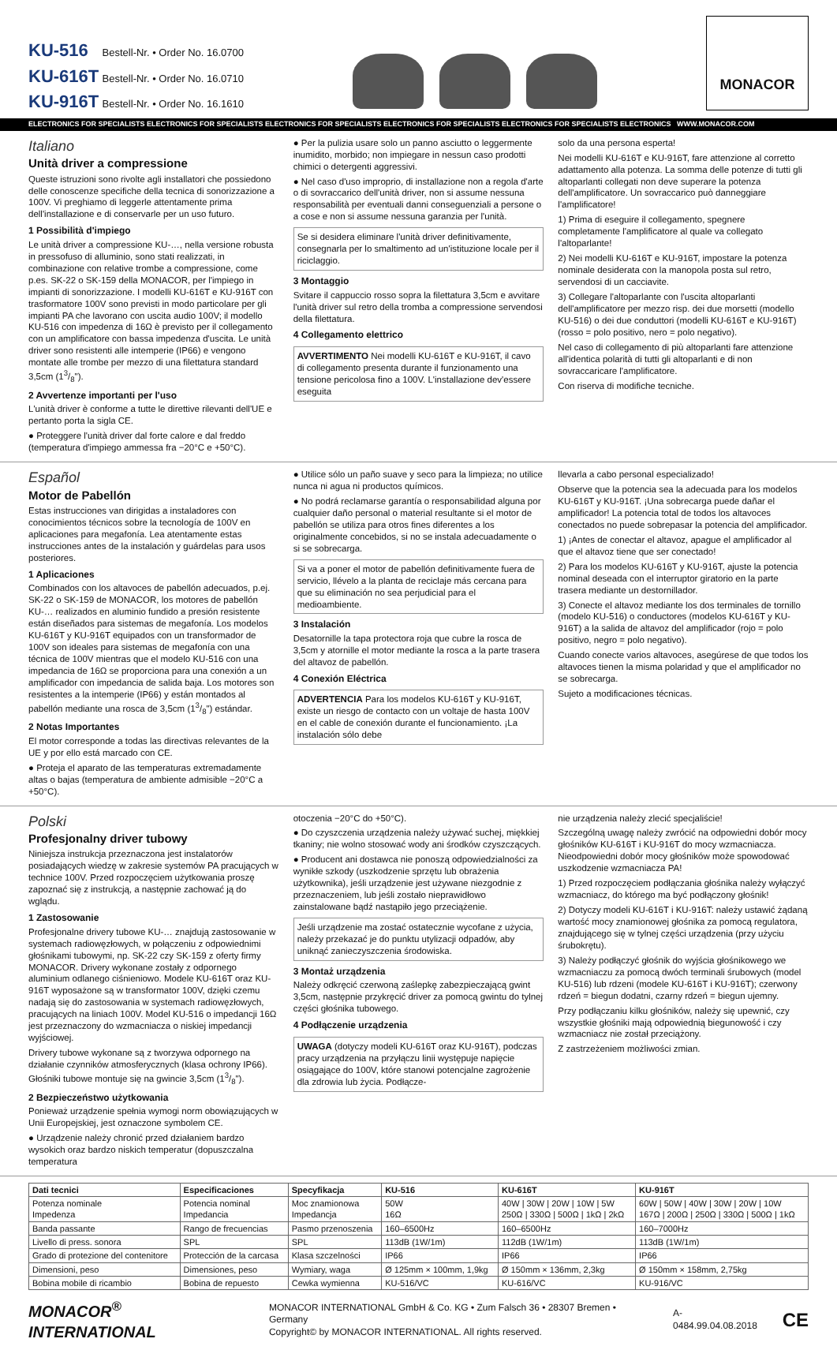KU-516 Bestell-Nr. • Order No. 16.0700
KU-616T Bestell-Nr. • Order No. 16.0710
KU-916T Bestell-Nr. • Order No. 16.1610
MONACOR
ELECTRONICS FOR SPECIALISTS ELECTRONICS FOR SPECIALISTS ELECTRONICS FOR SPECIALISTS ELECTRONICS FOR SPECIALISTS ELECTRONICS FOR SPECIALISTS ELECTRONICS WWW.MONACOR.COM
Italiano
Unità driver a compressione
Queste istruzioni sono rivolte agli installatori che possiedono delle conoscenze specifiche della tecnica di sonorizzazione a 100V. Vi preghiamo di leggerle attentamente prima dell'installazione e di conservarle per un uso futuro.
1 Possibilità d'impiego
Le unità driver a compressione KU-…, nella versione robusta in pressofuso di alluminio, sono stati realizzati, in combinazione con relative trombe a compressione, come p.es. SK-22 o SK-159 della MONACOR, per l'impiego in impianti di sonorizzazione. I modelli KU-616T e KU-916T con trasformatore 100V sono previsti in modo particolare per gli impianti PA che lavorano con uscita audio 100V; il modello KU-516 con impedenza di 16Ω è previsto per il collegamento con un amplificatore con bassa impedenza d'uscita. Le unità driver sono resistenti alle intemperie (IP66) e vengono montate alle trombe per mezzo di una filettatura standard 3,5cm (13/8").
2 Avvertenze importanti per l'uso
L'unità driver è conforme a tutte le direttive rilevanti dell'UE e pertanto porta la sigla CE.
● Proteggere l'unità driver dal forte calore e dal freddo (temperatura d'impiego ammessa fra −20°C e +50°C).
● Per la pulizia usare solo un panno asciutto o leggermente inumidito, morbido; non impiegare in nessun caso prodotti chimici o detergenti aggressivi.
● Nel caso d'uso improprio, di installazione non a regola d'arte o di sovraccarico dell'unità driver, non si assume nessuna responsabilità per eventuali danni conseguenziali a persone o a cose e non si assume nessuna garanzia per l'unità.
Se si desidera eliminare l'unità driver definitivamente, consegnarla per lo smaltimento ad un'istituzione locale per il riciclaggio.
3 Montaggio
Svitare il cappuccio rosso sopra la filettatura 3,5cm e avvitare l'unità driver sul retro della tromba a compressione servendosi della filettatura.
4 Collegamento elettrico
AVVERTIMENTO Nei modelli KU-616T e KU-916T, il cavo di collegamento presenta durante il funzionamento una tensione pericolosa fino a 100V. L'installazione dev'essere eseguita
solo da una persona esperta!
Nei modelli KU-616T e KU-916T, fare attenzione al corretto adattamento alla potenza. La somma delle potenze di tutti gli altoparlanti collegati non deve superare la potenza dell'amplificatore. Un sovraccarico può danneggiare l'amplificatore!
1) Prima di eseguire il collegamento, spegnere completamente l'amplificatore al quale va collegato l'altoparlante!
2) Nei modelli KU-616T e KU-916T, impostare la potenza nominale desiderata con la manopola posta sul retro, servendosi di un cacciavite.
3) Collegare l'altoparlante con l'uscita altoparlanti dell'amplificatore per mezzo risp. dei due morsetti (modello KU-516) o dei due conduttori (modelli KU-616T e KU-916T) (rosso = polo positivo, nero = polo negativo).
Nel caso di collegamento di più altoparlanti fare attenzione all'identica polarità di tutti gli altoparlanti e di non sovraccaricare l'amplificatore.
Con riserva di modifiche tecniche.
Español
Motor de Pabellón
Estas instrucciones van dirigidas a instaladores con conocimientos técnicos sobre la tecnología de 100V en aplicaciones para megafonía. Lea atentamente estas instrucciones antes de la instalación y guárdelas para usos posteriores.
1 Aplicaciones
Combinados con los altavoces de pabellón adecuados, p.ej. SK-22 o SK-159 de MONACOR, los motores de pabellón KU-… realizados en aluminio fundido a presión resistente están diseñados para sistemas de megafonía. Los modelos KU-616T y KU-916T equipados con un transformador de 100V son ideales para sistemas de megafonía con una técnica de 100V mientras que el modelo KU-516 con una impedancia de 16Ω se proporciona para una conexión a un amplificador con impedancia de salida baja. Los motores son resistentes a la intemperie (IP66) y están montados al pabellón mediante una rosca de 3,5cm (13/8") estándar.
2 Notas Importantes
El motor corresponde a todas las directivas relevantes de la UE y por ello está marcado con CE.
● Proteja el aparato de las temperaturas extremadamente altas o bajas (temperatura de ambiente admisible −20°C a +50°C).
● Utilice sólo un paño suave y seco para la limpieza; no utilice nunca ni agua ni productos químicos.
● No podrá reclamarse garantía o responsabilidad alguna por cualquier daño personal o material resultante si el motor de pabellón se utiliza para otros fines diferentes a los originalmente concebidos, si no se instala adecuadamente o si se sobrecarga.
Si va a poner el motor de pabellón definitivamente fuera de servicio, llévelo a la planta de reciclaje más cercana para que su eliminación no sea perjudicial para el medioambiente.
3 Instalación
Desatornille la tapa protectora roja que cubre la rosca de 3,5cm y atornille el motor mediante la rosca a la parte trasera del altavoz de pabellón.
4 Conexión Eléctrica
ADVERTENCIA Para los modelos KU-616T y KU-916T, existe un riesgo de contacto con un voltaje de hasta 100V en el cable de conexión durante el funcionamiento. ¡La instalación sólo debe
llevarla a cabo personal especializado!
Observe que la potencia sea la adecuada para los modelos KU-616T y KU-916T. ¡Una sobrecarga puede dañar el amplificador! La potencia total de todos los altavoces conectados no puede sobrepasar la potencia del amplificador.
1) ¡Antes de conectar el altavoz, apague el amplificador al que el altavoz tiene que ser conectado!
2) Para los modelos KU-616T y KU-916T, ajuste la potencia nominal deseada con el interruptor giratorio en la parte trasera mediante un destornillador.
3) Conecte el altavoz mediante los dos terminales de tornillo (modelo KU-516) o conductores (modelos KU-616T y KU-916T) a la salida de altavoz del amplificador (rojo = polo positivo, negro = polo negativo).
Cuando conecte varios altavoces, asegúrese de que todos los altavoces tienen la misma polaridad y que el amplificador no se sobrecarga.
Sujeto a modificaciones técnicas.
Polski
Profesjonalny driver tubowy
Niniejsza instrukcja przeznaczona jest instalatorów posiadających wiedzę w zakresie systemów PA pracujących w technice 100V. Przed rozpoczęciem użytkowania proszę zapoznać się z instrukcją, a następnie zachować ją do wglądu.
1 Zastosowanie
Profesjonalne drivery tubowe KU-… znajdują zastosowanie w systemach radiowęzłowych, w połączeniu z odpowiednimi głośnikami tubowymi, np. SK-22 czy SK-159 z oferty firmy MONACOR. Drivery wykonane zostały z odpornego aluminium odlanego ciśnieniowo. Modele KU-616T oraz KU-916T wyposażone są w transformator 100V, dzięki czemu nadają się do zastosowania w systemach radiowęzłowych, pracujących na liniach 100V. Model KU-516 o impedancji 16Ω jest przeznaczony do wzmacniacza o niskiej impedancji wyjściowej.
Drivery tubowe wykonane są z tworzywa odpornego na działanie czynników atmosferycznych (klasa ochrony IP66). Głośniki tubowe montuje się na gwincie 3,5cm (13/8").
2 Bezpieczeństwo użytkowania
Ponieważ urządzenie spełnia wymogi norm obowiązujących w Unii Europejskiej, jest oznaczone symbolem CE.
● Urządzenie należy chronić przed działaniem bardzo wysokich oraz bardzo niskich temperatur (dopuszczalna temperatura
otoczenia −20°C do +50°C).
● Do czyszczenia urządzenia należy używać suchej, miękkiej tkaniny; nie wolno stosować wody ani środków czyszczących.
● Producent ani dostawca nie ponoszą odpowiedzialności za wynikłe szkody (uszkodzenie sprzętu lub obrażenia użytkownika), jeśli urządzenie jest używane niezgodnie z przeznaczeniem, lub jeśli zostało nieprawidłowo zainstalowane bądź nastąpiło jego przeciążenie.
Jeśli urządzenie ma zostać ostatecznie wycofane z użycia, należy przekazać je do punktu utylizacji odpadów, aby uniknąć zanieczyszczenia środowiska.
3 Montaż urządzenia
Należy odkręcić czerwoną zaślepkę zabezpieczającą gwint 3,5cm, następnie przykręcić driver za pomocą gwintu do tylnej części głośnika tubowego.
4 Podłączenie urządzenia
UWAGA (dotyczy modeli KU-616T oraz KU-916T), podczas pracy urządzenia na przyłączu linii występuje napięcie osiągające do 100V, które stanowi potencjalne zagrożenie dla zdrowia lub życia. Podłącze-
nie urządzenia należy zlecić specjaliście!
Szczególną uwagę należy zwrócić na odpowiedni dobór mocy głośników KU-616T i KU-916T do mocy wzmacniacza. Nieodpowiedni dobór mocy głośników może spowodować uszkodzenie wzmacniacza PA!
1) Przed rozpoczęciem podłączania głośnika należy wyłączyć wzmacniacz, do którego ma być podłączony głośnik!
2) Dotyczy modeli KU-616T i KU-916T: należy ustawić żądaną wartość mocy znamionowej głośnika za pomocą regulatora, znajdującego się w tylnej części urządzenia (przy użyciu śrubokrętu).
3) Należy podłączyć głośnik do wyjścia głośnikowego we wzmacniaczu za pomocą dwóch terminali śrubowych (model KU-516) lub rdzeni (modele KU-616T i KU-916T); czerwony rdzeń = biegun dodatni, czarny rdzeń = biegun ujemny.
Przy podłączaniu kilku głośników, należy się upewnić, czy wszystkie głośniki mają odpowiednią biegunowość i czy wzmacniacz nie został przeciążony.
Z zastrzeżeniem możliwości zmian.
| Dati tecnici | Especificaciones | Specyfikacja | KU-516 | KU-616T | KU-916T |
| --- | --- | --- | --- | --- | --- |
| Potenza nominale Impedenza | Potencia nominal Impedancia | Moc znamionowa Impedancja | 50W 16Ω | 40W / 30W / 20W / 10W / 5W 250Ω / 330Ω / 500Ω / 1kΩ / 2kΩ | 60W / 50W / 40W / 30W / 20W / 10W 167Ω / 200Ω / 250Ω / 330Ω / 500Ω / 1kΩ |
| Banda passante | Rango de frecuencias | Pasmo przenoszenia | 160–6500Hz | 160–6500Hz | 160–7000Hz |
| Livello di press. sonora | SPL | SPL | 113dB (1W/1m) | 112dB (1W/1m) | 113dB (1W/1m) |
| Grado di protezione del contenitore | Protección de la carcasa | Klasa szczelności | IP66 | IP66 | IP66 |
| Dimensioni, peso | Dimensiones, peso | Wymiary, waga | Ø 125mm × 100mm, 1,9kg | Ø 150mm × 136mm, 2,3kg | Ø 150mm × 158mm, 2,75kg |
| Bobina mobile di ricambio | Bobina de repuesto | Cewka wymienna | KU-516/VC | KU-616/VC | KU-916/VC |
MONACOR<sup>®</sup> INTERNATIONAL
MONACOR INTERNATIONAL GmbH & Co. KG • Zum Falsch 36 • 28307 Bremen • Germany
Copyright© by MONACOR INTERNATIONAL. All rights reserved.
A-0484.99.04.08.2018
CE